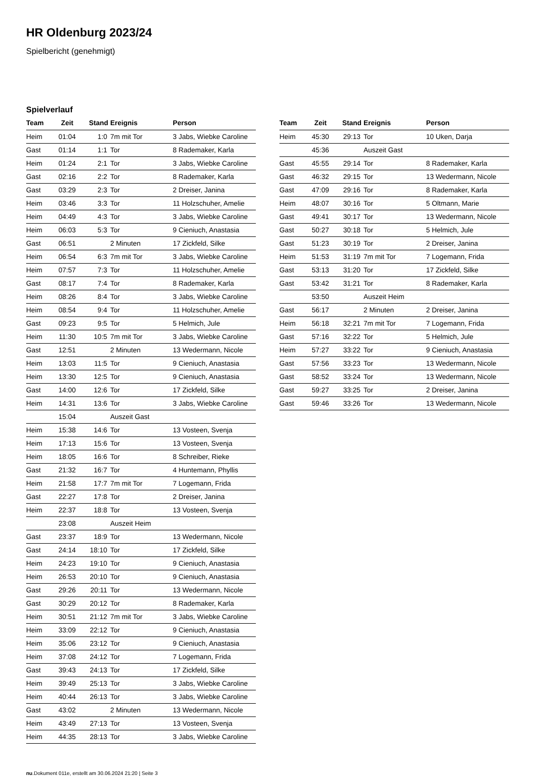HR Oldenburg 2023/24
Spielbericht (genehmigt)
Spielverlauf
| Team | Zeit | Stand | Ereignis | Person |
| --- | --- | --- | --- | --- |
| Heim | 01:04 | 1:0 | 7m mit Tor | 3 Jabs, Wiebke Caroline |
| Gast | 01:14 | 1:1 | Tor | 8 Rademaker, Karla |
| Heim | 01:24 | 2:1 | Tor | 3 Jabs, Wiebke Caroline |
| Gast | 02:16 | 2:2 | Tor | 8 Rademaker, Karla |
| Gast | 03:29 | 2:3 | Tor | 2 Dreiser, Janina |
| Heim | 03:46 | 3:3 | Tor | 11 Holzschuher, Amelie |
| Heim | 04:49 | 4:3 | Tor | 3 Jabs, Wiebke Caroline |
| Heim | 06:03 | 5:3 | Tor | 9 Cieniuch, Anastasia |
| Gast | 06:51 | | 2 Minuten | 17 Zickfeld, Silke |
| Heim | 06:54 | 6:3 | 7m mit Tor | 3 Jabs, Wiebke Caroline |
| Heim | 07:57 | 7:3 | Tor | 11 Holzschuher, Amelie |
| Gast | 08:17 | 7:4 | Tor | 8 Rademaker, Karla |
| Heim | 08:26 | 8:4 | Tor | 3 Jabs, Wiebke Caroline |
| Heim | 08:54 | 9:4 | Tor | 11 Holzschuher, Amelie |
| Gast | 09:23 | 9:5 | Tor | 5 Helmich, Jule |
| Heim | 11:30 | 10:5 | 7m mit Tor | 3 Jabs, Wiebke Caroline |
| Gast | 12:51 | | 2 Minuten | 13 Wedermann, Nicole |
| Heim | 13:03 | 11:5 | Tor | 9 Cieniuch, Anastasia |
| Heim | 13:30 | 12:5 | Tor | 9 Cieniuch, Anastasia |
| Gast | 14:00 | 12:6 | Tor | 17 Zickfeld, Silke |
| Heim | 14:31 | 13:6 | Tor | 3 Jabs, Wiebke Caroline |
| | 15:04 | | Auszeit Gast | |
| Heim | 15:38 | 14:6 | Tor | 13 Vosteen, Svenja |
| Heim | 17:13 | 15:6 | Tor | 13 Vosteen, Svenja |
| Heim | 18:05 | 16:6 | Tor | 8 Schreiber, Rieke |
| Gast | 21:32 | 16:7 | Tor | 4 Huntemann, Phyllis |
| Heim | 21:58 | 17:7 | 7m mit Tor | 7 Logemann, Frida |
| Gast | 22:27 | 17:8 | Tor | 2 Dreiser, Janina |
| Heim | 22:37 | 18:8 | Tor | 13 Vosteen, Svenja |
| | 23:08 | | Auszeit Heim | |
| Gast | 23:37 | 18:9 | Tor | 13 Wedermann, Nicole |
| Gast | 24:14 | 18:10 | Tor | 17 Zickfeld, Silke |
| Heim | 24:23 | 19:10 | Tor | 9 Cieniuch, Anastasia |
| Heim | 26:53 | 20:10 | Tor | 9 Cieniuch, Anastasia |
| Gast | 29:26 | 20:11 | Tor | 13 Wedermann, Nicole |
| Gast | 30:29 | 20:12 | Tor | 8 Rademaker, Karla |
| Heim | 30:51 | 21:12 | 7m mit Tor | 3 Jabs, Wiebke Caroline |
| Heim | 33:09 | 22:12 | Tor | 9 Cieniuch, Anastasia |
| Heim | 35:06 | 23:12 | Tor | 9 Cieniuch, Anastasia |
| Heim | 37:08 | 24:12 | Tor | 7 Logemann, Frida |
| Gast | 39:43 | 24:13 | Tor | 17 Zickfeld, Silke |
| Heim | 39:49 | 25:13 | Tor | 3 Jabs, Wiebke Caroline |
| Heim | 40:44 | 26:13 | Tor | 3 Jabs, Wiebke Caroline |
| Gast | 43:02 | | 2 Minuten | 13 Wedermann, Nicole |
| Heim | 43:49 | 27:13 | Tor | 13 Vosteen, Svenja |
| Heim | 44:35 | 28:13 | Tor | 3 Jabs, Wiebke Caroline |
| Team | Zeit | Stand | Ereignis | Person |
| --- | --- | --- | --- | --- |
| Heim | 45:30 | 29:13 | Tor | 10 Uken, Darja |
| | 45:36 | | Auszeit Gast | |
| Gast | 45:55 | 29:14 | Tor | 8 Rademaker, Karla |
| Gast | 46:32 | 29:15 | Tor | 13 Wedermann, Nicole |
| Gast | 47:09 | 29:16 | Tor | 8 Rademaker, Karla |
| Heim | 48:07 | 30:16 | Tor | 5 Oltmann, Marie |
| Gast | 49:41 | 30:17 | Tor | 13 Wedermann, Nicole |
| Gast | 50:27 | 30:18 | Tor | 5 Helmich, Jule |
| Gast | 51:23 | 30:19 | Tor | 2 Dreiser, Janina |
| Heim | 51:53 | 31:19 | 7m mit Tor | 7 Logemann, Frida |
| Gast | 53:13 | 31:20 | Tor | 17 Zickfeld, Silke |
| Gast | 53:42 | 31:21 | Tor | 8 Rademaker, Karla |
| | 53:50 | | Auszeit Heim | |
| Gast | 56:17 | | 2 Minuten | 2 Dreiser, Janina |
| Heim | 56:18 | 32:21 | 7m mit Tor | 7 Logemann, Frida |
| Gast | 57:16 | 32:22 | Tor | 5 Helmich, Jule |
| Heim | 57:27 | 33:22 | Tor | 9 Cieniuch, Anastasia |
| Gast | 57:56 | 33:23 | Tor | 13 Wedermann, Nicole |
| Gast | 58:52 | 33:24 | Tor | 13 Wedermann, Nicole |
| Gast | 59:27 | 33:25 | Tor | 2 Dreiser, Janina |
| Gast | 59:46 | 33:26 | Tor | 13 Wedermann, Nicole |
nu.Dokument 011e, erstellt am 30.06.2024 21:20 | Seite 3